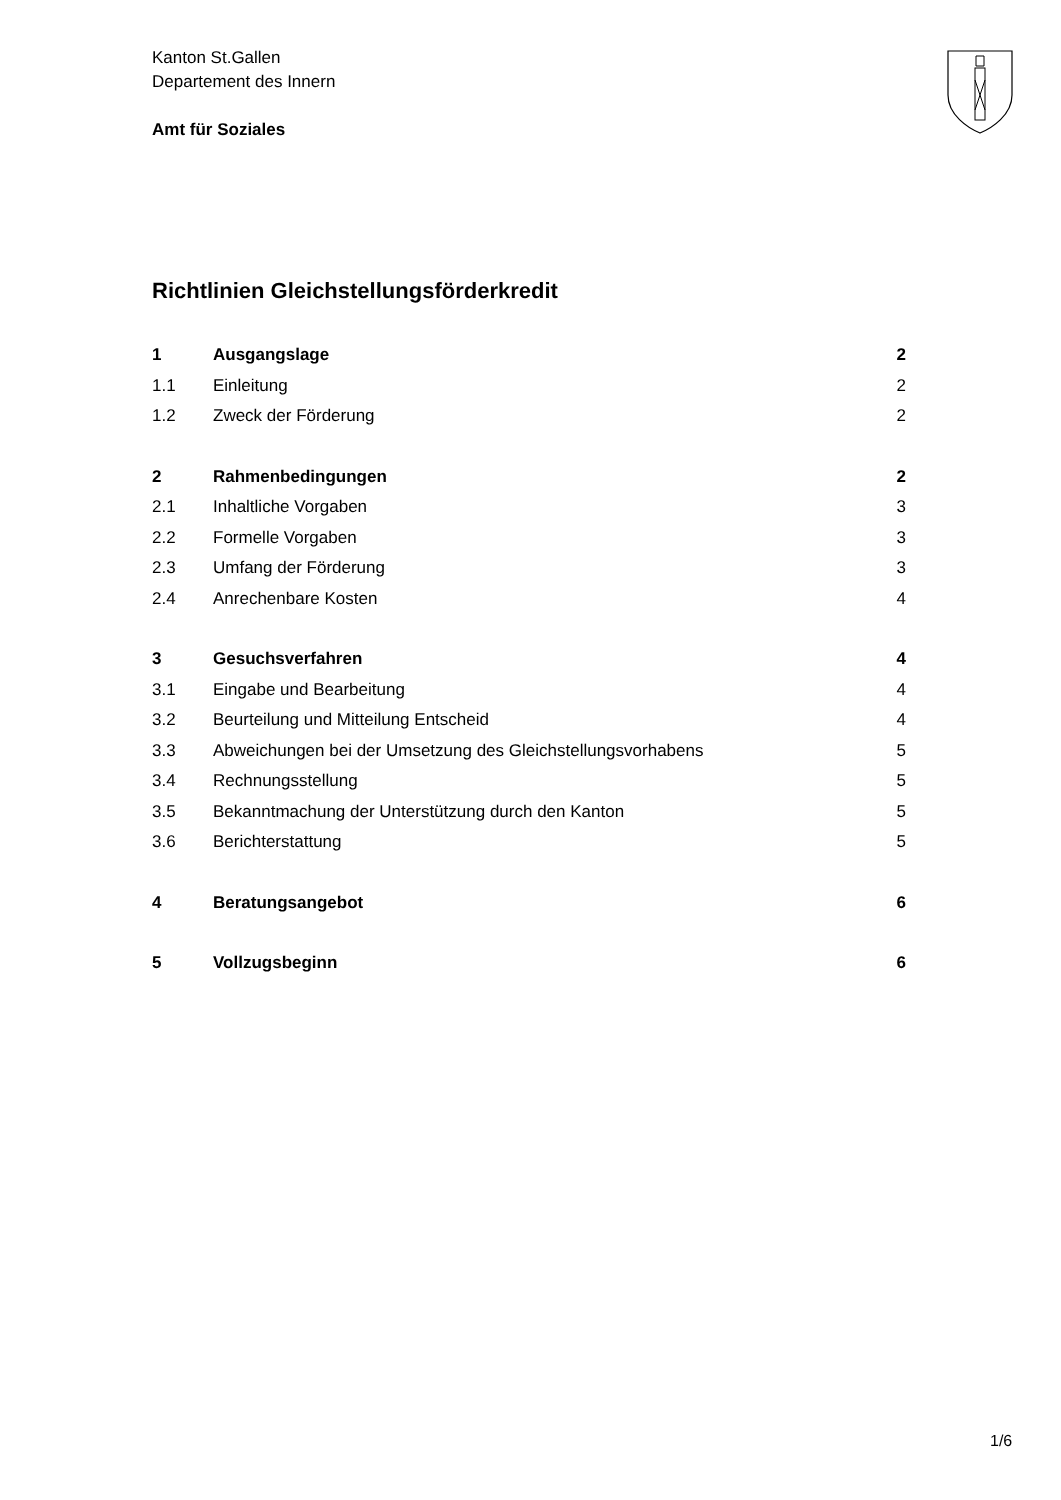Kanton St.Gallen
Departement des Innern
Amt für Soziales
Richtlinien Gleichstellungsförderkredit
| 1 | Ausgangslage | 2 |
| 1.1 | Einleitung | 2 |
| 1.2 | Zweck der Förderung | 2 |
| 2 | Rahmenbedingungen | 2 |
| 2.1 | Inhaltliche Vorgaben | 3 |
| 2.2 | Formelle Vorgaben | 3 |
| 2.3 | Umfang der Förderung | 3 |
| 2.4 | Anrechenbare Kosten | 4 |
| 3 | Gesuchsverfahren | 4 |
| 3.1 | Eingabe und Bearbeitung | 4 |
| 3.2 | Beurteilung und Mitteilung Entscheid | 4 |
| 3.3 | Abweichungen bei der Umsetzung des Gleichstellungsvorhabens | 5 |
| 3.4 | Rechnungsstellung | 5 |
| 3.5 | Bekanntmachung der Unterstützung durch den Kanton | 5 |
| 3.6 | Berichterstattung | 5 |
| 4 | Beratungsangebot | 6 |
| 5 | Vollzugsbeginn | 6 |
1/6